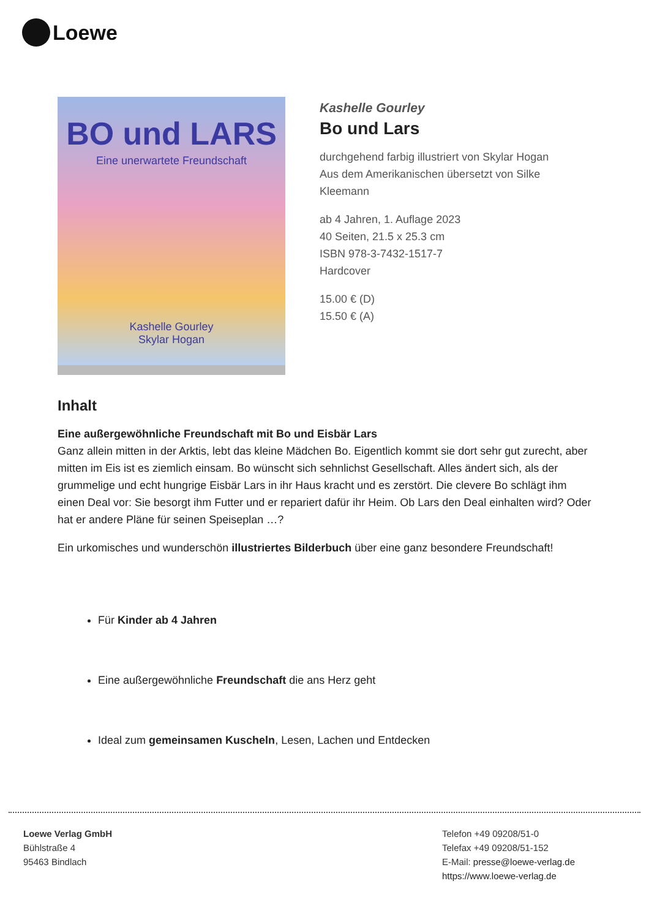Loewe
BO und LARS
Eine unerwartete Freundschaft
Kashelle Gourley
Skylar Hogan
Kashelle Gourley
Bo und Lars
durchgehend farbig illustriert von Skylar Hogan
Aus dem Amerikanischen übersetzt von Silke Kleemann
ab 4 Jahren, 1. Auflage 2023
40 Seiten, 21.5 x 25.3 cm
ISBN 978-3-7432-1517-7
Hardcover
15.00 € (D)
15.50 € (A)
Inhalt
Eine außergewöhnliche Freundschaft mit Bo und Eisbär Lars
Ganz allein mitten in der Arktis, lebt das kleine Mädchen Bo. Eigentlich kommt sie dort sehr gut zurecht, aber mitten im Eis ist es ziemlich einsam. Bo wünscht sich sehnlichst Gesellschaft. Alles ändert sich, als der grummelige und echt hungrige Eisbär Lars in ihr Haus kracht und es zerstört. Die clevere Bo schlägt ihm einen Deal vor: Sie besorgt ihm Futter und er repariert dafür ihr Heim. Ob Lars den Deal einhalten wird? Oder hat er andere Pläne für seinen Speiseplan …?
Ein urkomisches und wunderschön illustriertes Bilderbuch über eine ganz besondere Freundschaft!
Für Kinder ab 4 Jahren
Eine außergewöhnliche Freundschaft die ans Herz geht
Ideal zum gemeinsamen Kuscheln, Lesen, Lachen und Entdecken
Loewe Verlag GmbH
Bühlstraße 4
95463 Bindlach
Telefon +49 09208/51-0
Telefax +49 09208/51-152
E-Mail: presse@loewe-verlag.de
https://www.loewe-verlag.de